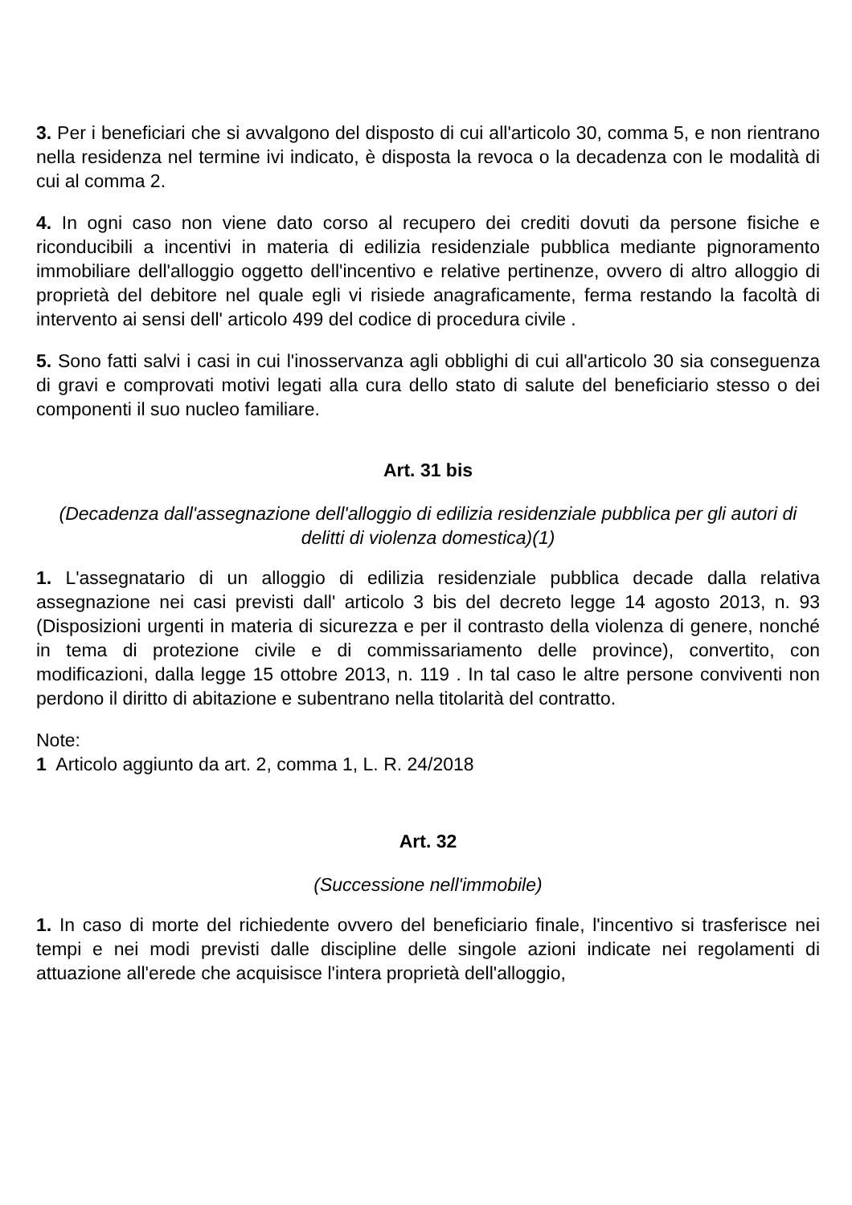3. Per i beneficiari che si avvalgono del disposto di cui all'articolo 30, comma 5, e non rientrano nella residenza nel termine ivi indicato, è disposta la revoca o la decadenza con le modalità di cui al comma 2.
4. In ogni caso non viene dato corso al recupero dei crediti dovuti da persone fisiche e riconducibili a incentivi in materia di edilizia residenziale pubblica mediante pignoramento immobiliare dell'alloggio oggetto dell'incentivo e relative pertinenze, ovvero di altro alloggio di proprietà del debitore nel quale egli vi risiede anagraficamente, ferma restando la facoltà di intervento ai sensi dell' articolo 499 del codice di procedura civile .
5. Sono fatti salvi i casi in cui l'inosservanza agli obblighi di cui all'articolo 30 sia conseguenza di gravi e comprovati motivi legati alla cura dello stato di salute del beneficiario stesso o dei componenti il suo nucleo familiare.
Art. 31 bis
(Decadenza dall'assegnazione dell'alloggio di edilizia residenziale pubblica per gli autori di delitti di violenza domestica)(1)
1. L'assegnatario di un alloggio di edilizia residenziale pubblica decade dalla relativa assegnazione nei casi previsti dall' articolo 3 bis del decreto legge 14 agosto 2013, n. 93 (Disposizioni urgenti in materia di sicurezza e per il contrasto della violenza di genere, nonché in tema di protezione civile e di commissariamento delle province), convertito, con modificazioni, dalla legge 15 ottobre 2013, n. 119 . In tal caso le altre persone conviventi non perdono il diritto di abitazione e subentrano nella titolarità del contratto.
Note:
1 Articolo aggiunto da art. 2, comma 1, L. R. 24/2018
Art. 32
(Successione nell'immobile)
1. In caso di morte del richiedente ovvero del beneficiario finale, l'incentivo si trasferisce nei tempi e nei modi previsti dalle discipline delle singole azioni indicate nei regolamenti di attuazione all'erede che acquisisce l'intera proprietà dell'alloggio,